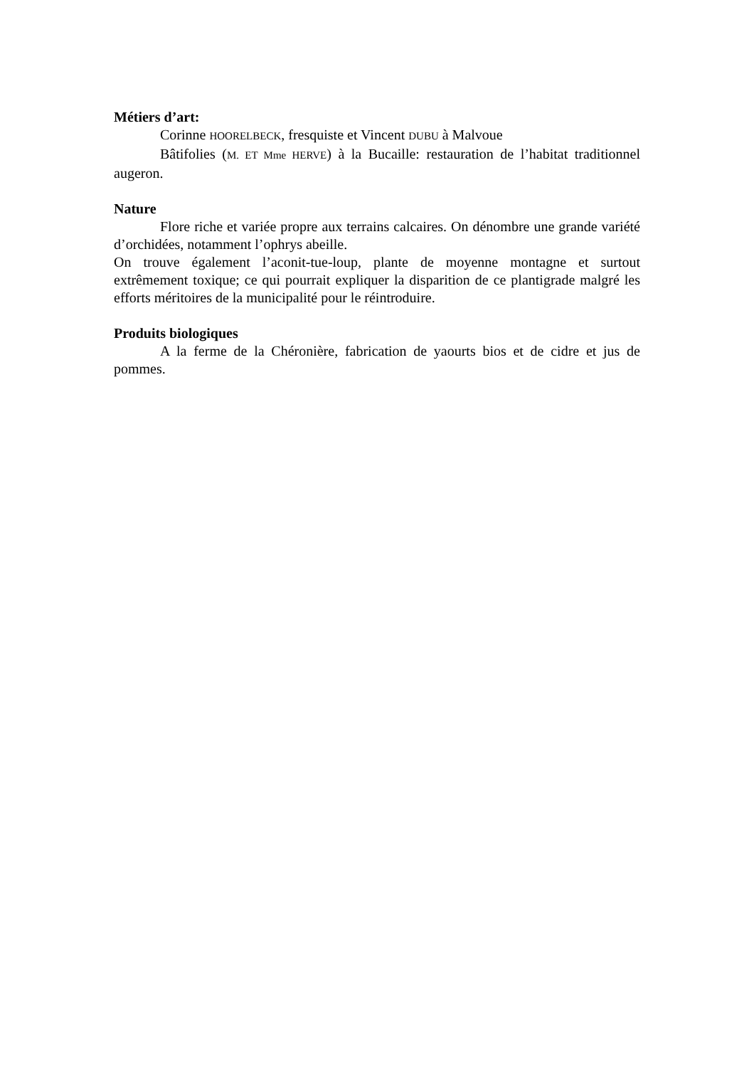Métiers d’art:
Corinne HOORELBECK, fresquiste et Vincent DUBU à Malvoue
Bâtifolies (M. ET Mme HERVE) à la Bucaille: restauration de l’habitat traditionnel augeron.
Nature
Flore riche et variée propre aux terrains calcaires. On dénombre une grande variété d’orchidées, notamment l’ophrys abeille.
On trouve également l’aconit-tue-loup, plante de moyenne montagne et surtout extrêmement toxique; ce qui pourrait expliquer la disparition de ce plantigrade malgré les efforts méritoires de la municipalité pour le réintroduire.
Produits biologiques
A la ferme de la Chéronière, fabrication de yaourts bios et de cidre et jus de pommes.